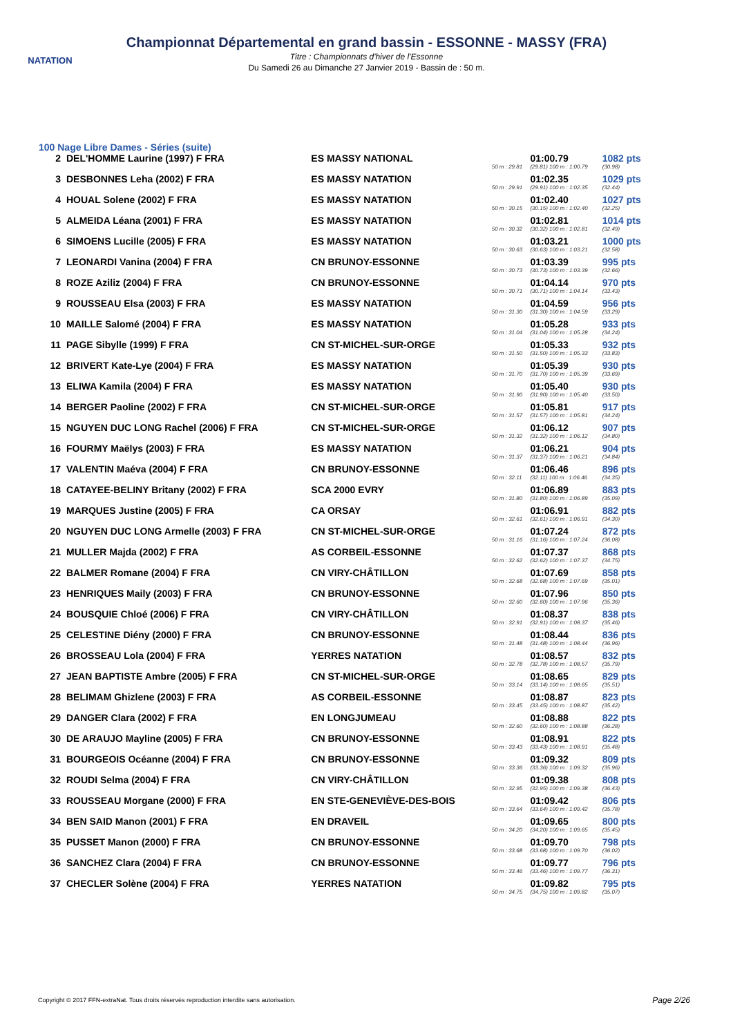NATATION
Championnat Départemental en grand bassin - ESSONNE - MASSY (FRA)
Titre : Championnats d'hiver de l'Essonne
Du Samedi 26 au Dimanche 27 Janvier 2019 - Bassin de : 50 m.
100 Nage Libre Dames - Séries (suite)
| 2 | DEL'HOMME Laurine (1997) F FRA | ES MASSY NATIONAL | | 01:00.79 | 1082 pts |
| | | | 50 m : 29.81 | (29.81) 100 m : 1:00.79 | (30.98) |
| 3 | DESBONNES Leha (2002) F FRA | ES MASSY NATATION | | 01:02.35 | 1029 pts |
| | | | 50 m : 29.91 | (29.91) 100 m : 1:02.35 | (32.44) |
| 4 | HOUAL Solene (2002) F FRA | ES MASSY NATATION | | 01:02.40 | 1027 pts |
| | | | 50 m : 30.15 | (30.15) 100 m : 1:02.40 | (32.25) |
| 5 | ALMEIDA Léana (2001) F FRA | ES MASSY NATATION | | 01:02.81 | 1014 pts |
| | | | 50 m : 30.32 | (30.32) 100 m : 1:02.81 | (32.49) |
| 6 | SIMOENS Lucille (2005) F FRA | ES MASSY NATATION | | 01:03.21 | 1000 pts |
| | | | 50 m : 30.63 | (30.63) 100 m : 1:03.21 | (32.58) |
| 7 | LEONARDI Vanina (2004) F FRA | CN BRUNOY-ESSONNE | | 01:03.39 | 995 pts |
| | | | 50 m : 30.73 | (30.73) 100 m : 1:03.39 | (32.66) |
| 8 | ROZE Aziliz (2004) F FRA | CN BRUNOY-ESSONNE | | 01:04.14 | 970 pts |
| | | | 50 m : 30.71 | (30.71) 100 m : 1:04.14 | (33.43) |
| 9 | ROUSSEAU Elsa (2003) F FRA | ES MASSY NATATION | | 01:04.59 | 956 pts |
| | | | 50 m : 31.30 | (31.30) 100 m : 1:04.59 | (33.29) |
| 10 | MAILLE Salomé (2004) F FRA | ES MASSY NATATION | | 01:05.28 | 933 pts |
| | | | 50 m : 31.04 | (31.04) 100 m : 1:05.28 | (34.24) |
| 11 | PAGE Sibylle (1999) F FRA | CN ST-MICHEL-SUR-ORGE | | 01:05.33 | 932 pts |
| | | | 50 m : 31.50 | (31.50) 100 m : 1:05.33 | (33.83) |
| 12 | BRIVERT Kate-Lye (2004) F FRA | ES MASSY NATATION | | 01:05.39 | 930 pts |
| | | | 50 m : 31.70 | (31.70) 100 m : 1:05.39 | (33.69) |
| 13 | ELIWA Kamila (2004) F FRA | ES MASSY NATATION | | 01:05.40 | 930 pts |
| | | | 50 m : 31.90 | (31.90) 100 m : 1:05.40 | (33.50) |
| 14 | BERGER Paoline (2002) F FRA | CN ST-MICHEL-SUR-ORGE | | 01:05.81 | 917 pts |
| | | | 50 m : 31.57 | (31.57) 100 m : 1:05.81 | (34.24) |
| 15 | NGUYEN DUC LONG Rachel (2006) F FRA | CN ST-MICHEL-SUR-ORGE | | 01:06.12 | 907 pts |
| | | | 50 m : 31.32 | (31.32) 100 m : 1:06.12 | (34.80) |
| 16 | FOURMY Maëlys (2003) F FRA | ES MASSY NATATION | | 01:06.21 | 904 pts |
| | | | 50 m : 31.37 | (31.37) 100 m : 1:06.21 | (34.84) |
| 17 | VALENTIN Maéva (2004) F FRA | CN BRUNOY-ESSONNE | | 01:06.46 | 896 pts |
| | | | 50 m : 32.11 | (32.11) 100 m : 1:06.46 | (34.35) |
| 18 | CATAYEE-BELINY Britany (2002) F FRA | SCA 2000 EVRY | | 01:06.89 | 883 pts |
| | | | 50 m : 31.80 | (31.80) 100 m : 1:06.89 | (35.09) |
| 19 | MARQUES Justine (2005) F FRA | CA ORSAY | | 01:06.91 | 882 pts |
| | | | 50 m : 32.61 | (32.61) 100 m : 1:06.91 | (34.30) |
| 20 | NGUYEN DUC LONG Armelle (2003) F FRA | CN ST-MICHEL-SUR-ORGE | | 01:07.24 | 872 pts |
| | | | 50 m : 31.16 | (31.16) 100 m : 1:07.24 | (36.08) |
| 21 | MULLER Majda (2002) F FRA | AS CORBEIL-ESSONNE | | 01:07.37 | 868 pts |
| | | | 50 m : 32.62 | (32.62) 100 m : 1:07.37 | (34.75) |
| 22 | BALMER Romane (2004) F FRA | CN VIRY-CHÂTILLON | | 01:07.69 | 858 pts |
| | | | 50 m : 32.68 | (32.68) 100 m : 1:07.69 | (35.01) |
| 23 | HENRIQUES Maily (2003) F FRA | CN BRUNOY-ESSONNE | | 01:07.96 | 850 pts |
| | | | 50 m : 32.60 | (32.60) 100 m : 1:07.96 | (35.36) |
| 24 | BOUSQUIE Chloé (2006) F FRA | CN VIRY-CHÂTILLON | | 01:08.37 | 838 pts |
| | | | 50 m : 32.91 | (32.91) 100 m : 1:08.37 | (35.46) |
| 25 | CELESTINE Diény (2000) F FRA | CN BRUNOY-ESSONNE | | 01:08.44 | 836 pts |
| | | | 50 m : 31.48 | (31.48) 100 m : 1:08.44 | (36.96) |
| 26 | BROSSEAU Lola (2004) F FRA | YERRES NATATION | | 01:08.57 | 832 pts |
| | | | 50 m : 32.78 | (32.78) 100 m : 1:08.57 | (35.79) |
| 27 | JEAN BAPTISTE Ambre (2005) F FRA | CN ST-MICHEL-SUR-ORGE | | 01:08.65 | 829 pts |
| | | | 50 m : 33.14 | (33.14) 100 m : 1:08.65 | (35.51) |
| 28 | BELIMAM Ghizlene (2003) F FRA | AS CORBEIL-ESSONNE | | 01:08.87 | 823 pts |
| | | | 50 m : 33.45 | (33.45) 100 m : 1:08.87 | (35.42) |
| 29 | DANGER Clara (2002) F FRA | EN LONGJUMEAU | | 01:08.88 | 822 pts |
| | | | 50 m : 32.60 | (32.60) 100 m : 1:08.88 | (36.28) |
| 30 | DE ARAUJO Mayline (2005) F FRA | CN BRUNOY-ESSONNE | | 01:08.91 | 822 pts |
| | | | 50 m : 33.43 | (33.43) 100 m : 1:08.91 | (35.48) |
| 31 | BOURGEOIS Océanne (2004) F FRA | CN BRUNOY-ESSONNE | | 01:09.32 | 809 pts |
| | | | 50 m : 33.36 | (33.36) 100 m : 1:09.32 | (35.96) |
| 32 | ROUDI Selma (2004) F FRA | CN VIRY-CHÂTILLON | | 01:09.38 | 808 pts |
| | | | 50 m : 32.95 | (32.95) 100 m : 1:09.38 | (36.43) |
| 33 | ROUSSEAU Morgane (2000) F FRA | EN STE-GENEVIÈVE-DES-BOIS | | 01:09.42 | 806 pts |
| | | | 50 m : 33.64 | (33.64) 100 m : 1:09.42 | (35.78) |
| 34 | BEN SAID Manon (2001) F FRA | EN DRAVEIL | | 01:09.65 | 800 pts |
| | | | 50 m : 34.20 | (34.20) 100 m : 1:09.65 | (35.45) |
| 35 | PUSSET Manon (2000) F FRA | CN BRUNOY-ESSONNE | | 01:09.70 | 798 pts |
| | | | 50 m : 33.68 | (33.68) 100 m : 1:09.70 | (36.02) |
| 36 | SANCHEZ Clara (2004) F FRA | CN BRUNOY-ESSONNE | | 01:09.77 | 796 pts |
| | | | 50 m : 33.46 | (33.46) 100 m : 1:09.77 | (36.31) |
| 37 | CHECLER Solène (2004) F FRA | YERRES NATATION | | 01:09.82 | 795 pts |
| | | | 50 m : 34.75 | (34.75) 100 m : 1:09.82 | (35.07) |
Copyright © 2017 FFN-extraNat. Tous droits réservés reproduction interdite sans autorisation.
Page 2/26